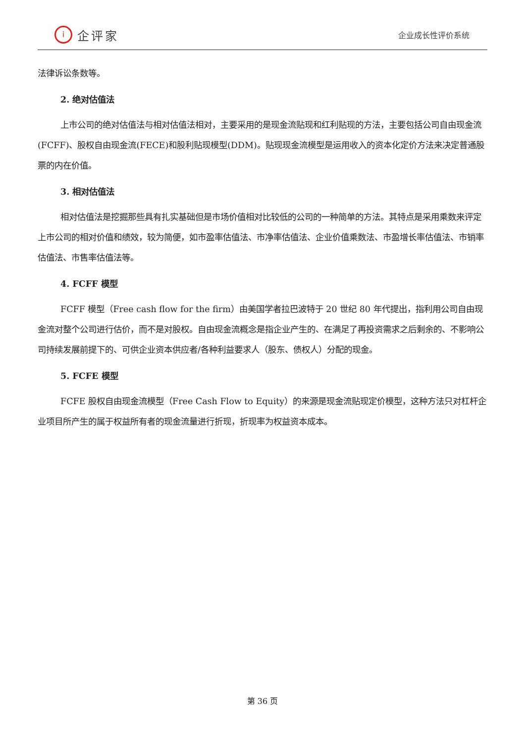i
企评家
企业成长性评价系统
法律诉讼条数等。
2. 绝对估值法
上市公司的绝对估值法与相对估值法相对，主要采用的是现金流贴现和红利贴现的方法，主要包括公司自由现金流(FCFF)、股权自由现金流(FECE)和股利贴现模型(DDM)。贴现现金流模型是运用收入的资本化定价方法来决定普通股票的内在价值。
3. 相对估值法
相对估值法是挖掘那些具有扎实基础但是市场价值相对比较低的公司的一种简单的方法。其特点是采用乘数来评定上市公司的相对价值和绩效，较为简便，如市盈率估值法、市净率估值法、企业价值乘数法、市盈增长率估值法、市销率估值法、市售率估值法等。
4. FCFF 模型
FCFF 模型（Free cash flow for the firm）由美国学者拉巴波特于 20 世纪 80 年代提出，指利用公司自由现金流对整个公司进行估价，而不是对股权。自由现金流概念是指企业产生的、在满足了再投资需求之后剩余的、不影响公司持续发展前提下的、可供企业资本供应者/各种利益要求人（股东、债权人）分配的现金。
5. FCFE 模型
FCFE 股权自由现金流模型（Free Cash Flow to Equity）的来源是现金流贴现定价模型，这种方法只对杠杆企业项目所产生的属于权益所有者的现金流量进行折现，折现率为权益资本成本。
第 36 页